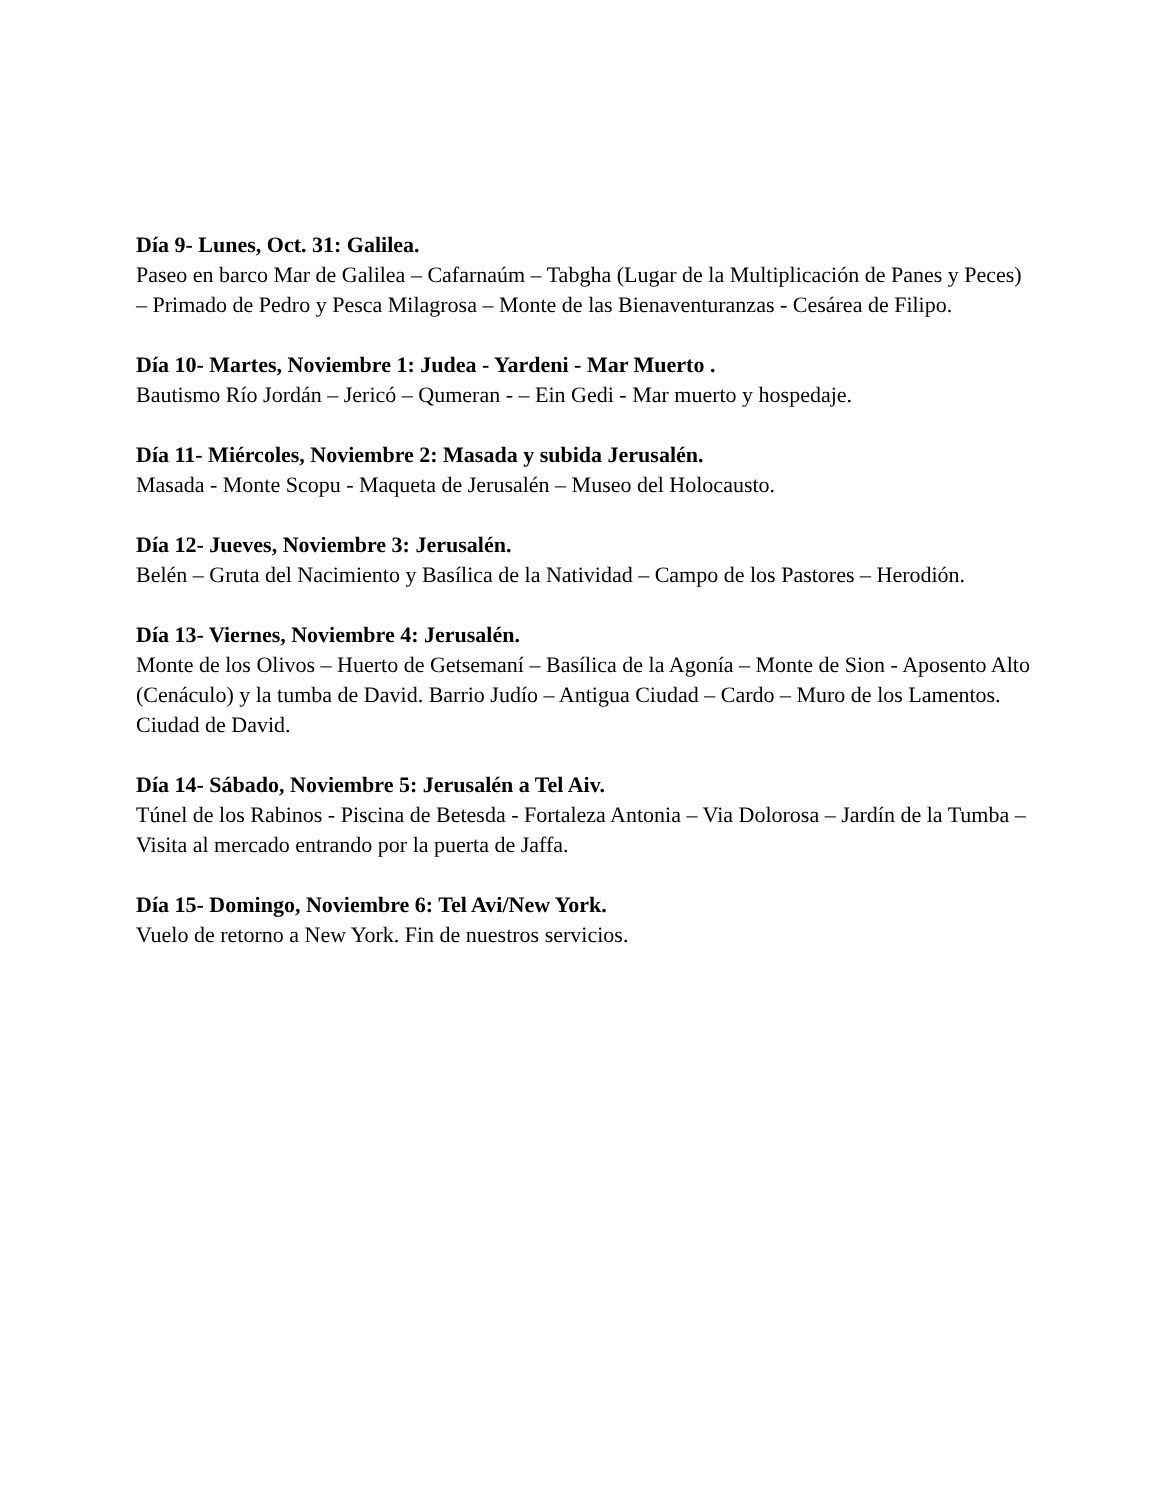Día 9- Lunes, Oct. 31: Galilea.
Paseo en barco Mar de Galilea – Cafarnaúm – Tabgha (Lugar de la Multiplicación de Panes y Peces) – Primado de Pedro y Pesca Milagrosa – Monte de las Bienaventuranzas - Cesárea de Filipo.
Día 10- Martes, Noviembre 1: Judea - Yardeni - Mar Muerto .
Bautismo Río Jordán – Jericó – Qumeran - – Ein Gedi - Mar muerto y hospedaje.
Día 11- Miércoles, Noviembre 2: Masada y subida Jerusalén.
Masada - Monte Scopu - Maqueta de Jerusalén – Museo del Holocausto.
Día 12- Jueves, Noviembre 3: Jerusalén.
Belén – Gruta del Nacimiento y Basílica de la Natividad – Campo de los Pastores – Herodión.
Día 13- Viernes, Noviembre 4: Jerusalén.
Monte de los Olivos – Huerto de Getsemaní – Basílica de la Agonía – Monte de Sion - Aposento Alto (Cenáculo) y la tumba de David. Barrio Judío – Antigua Ciudad – Cardo – Muro de los Lamentos. Ciudad de David.
Día 14- Sábado, Noviembre 5: Jerusalén a Tel Aiv.
Túnel de los Rabinos - Piscina de Betesda - Fortaleza Antonia – Via Dolorosa – Jardín de la Tumba – Visita al mercado entrando por la puerta de Jaffa.
Día 15- Domingo, Noviembre 6: Tel Avi/New York.
Vuelo de retorno a New York. Fin de nuestros servicios.